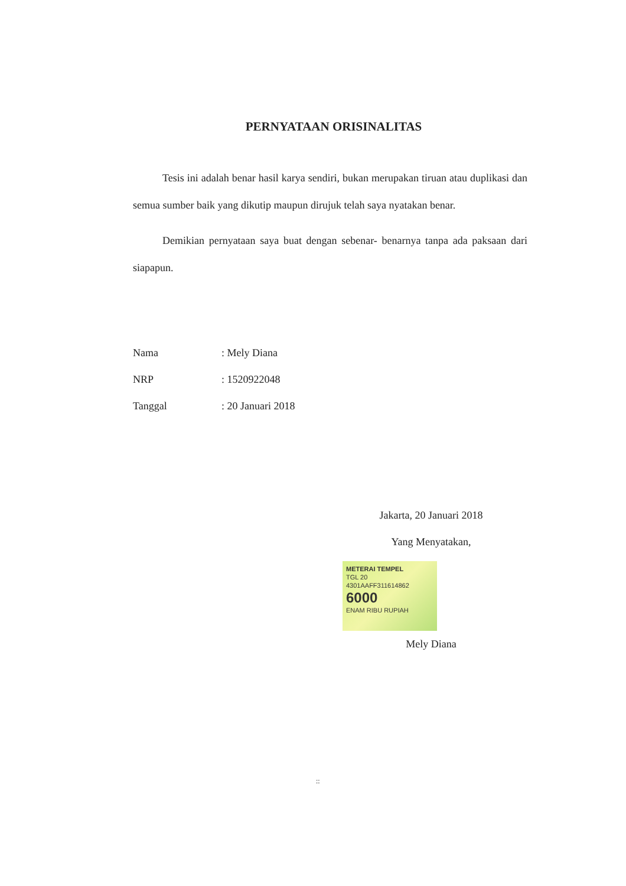PERNYATAAN ORISINALITAS
Tesis ini adalah benar hasil karya sendiri, bukan merupakan tiruan atau duplikasi dan semua sumber baik yang dikutip maupun dirujuk telah saya nyatakan benar.
Demikian pernyataan saya buat dengan sebenar- benarnya tanpa ada paksaan dari siapapun.
| Nama | : Mely Diana |
| NRP | : 1520922048 |
| Tanggal | : 20 Januari 2018 |
Jakarta, 20 Januari 2018
Yang Menyatakan,
METERAI TEMPEL
TGL 20
4301AAFF311614862
6000
ENAM RIBU RUPIAH
Mely Diana
::